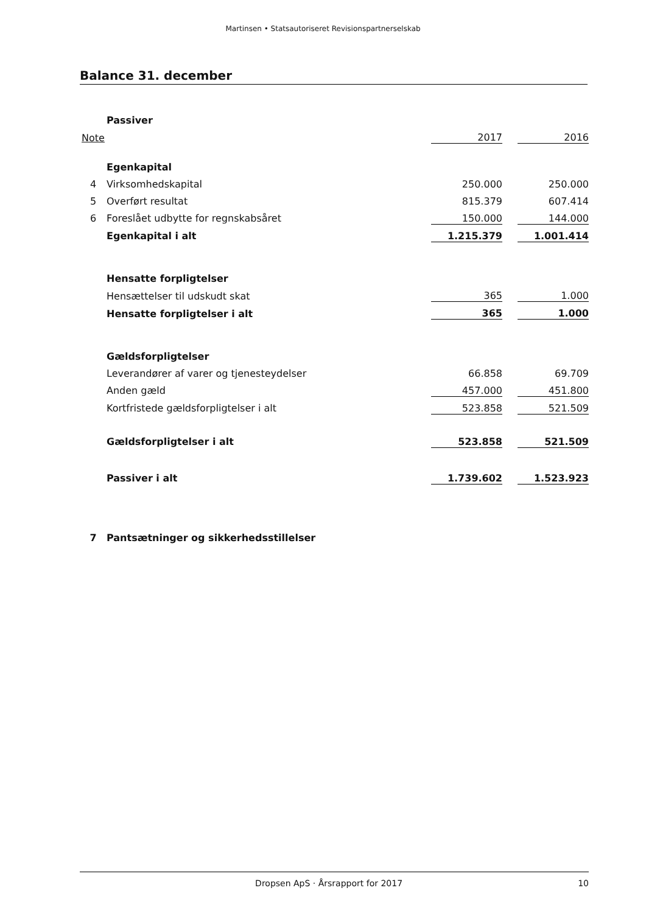Martinsen • Statsautoriseret Revisionspartnerselskab
Balance 31. december
| | Passiver | | | |
| Note | | 2017 | | 2016 |
| | Egenkapital | | | |
| 4 | Virksomhedskapital | 250.000 | | 250.000 |
| 5 | Overført resultat | 815.379 | | 607.414 |
| 6 | Foreslået udbytte for regnskabsåret | 150.000 | | 144.000 |
| | Egenkapital i alt | 1.215.379 | | 1.001.414 |
| | Hensatte forpligtelser | | | |
| | Hensættelser til udskudt skat | 365 | | 1.000 |
| | Hensatte forpligtelser i alt | 365 | | 1.000 |
| | Gældsforpligtelser | | | |
| | Leverandører af varer og tjenesteydelser | 66.858 | | 69.709 |
| | Anden gæld | 457.000 | | 451.800 |
| | Kortfristede gældsforpligtelser i alt | 523.858 | | 521.509 |
| | Gældsforpligtelser i alt | 523.858 | | 521.509 |
| | Passiver i alt | 1.739.602 | | 1.523.923 |
| 7 | Pantsætninger og sikkerhedsstillelser | | | |
Dropsen ApS · Årsrapport for 2017 10